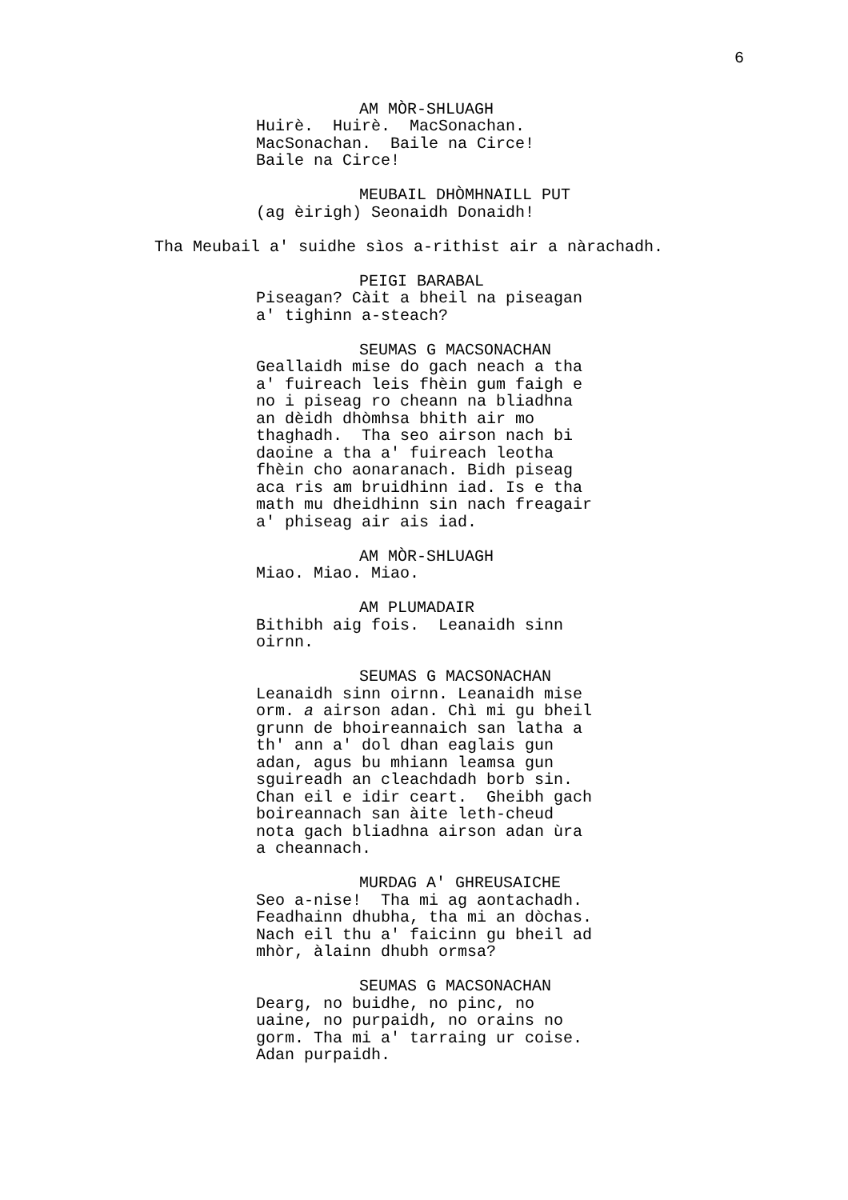6
AM MÒR-SHLUAGH
Huirè. Huirè. MacSonachan. MacSonachan. Baile na Circe! Baile na Circe!
MEUBAIL DHÒMHNAILL PUT
(ag èirigh) Seonaidh Donaidh!
Tha Meubail a' suidhe sìos a-rithist air a nàrachadh.
PEIGI BARABAL
Piseagan? Càit a bheil na piseagan a' tighinn a-steach?
SEUMAS G MACSONACHAN
Geallaidh mise do gach neach a tha a' fuireach leis fhèin gum faigh e no i piseag ro cheann na bliadhna an dèidh dhòmhsa bhith air mo thaghadh. Tha seo airson nach bi daoine a tha a' fuireach leotha fhèin cho aonaranach. Bidh piseag aca ris am bruidhinn iad. Is e tha math mu dheidhinn sin nach freagair a' phiseag air ais iad.
AM MÒR-SHLUAGH
Miao. Miao. Miao.
AM PLUMADAIR
Bithibh aig fois. Leanaidh sinn oirnn.
SEUMAS G MACSONACHAN
Leanaidh sinn oirnn. Leanaidh mise orm. a airson adan. Chì mi gu bheil grunn de bhoireannaich san latha a th' ann a' dol dhan eaglais gun adan, agus bu mhiann leamsa gun sguireadh an cleachdadh borb sin. Chan eil e idir ceart. Gheibh gach boireannach san àite leth-cheud nota gach bliadhna airson adan ùra a cheannach.
MURDAG A' GHREUSAICHE
Seo a-nise! Tha mi ag aontachadh. Feadhainn dhubha, tha mi an dòchas. Nach eil thu a' faicinn gu bheil ad mhòr, àlainn dhubh ormsa?
SEUMAS G MACSONACHAN
Dearg, no buidhe, no pinc, no uaine, no purpaidh, no orains no gorm. Tha mi a' tarraing ur coise. Adan purpaidh.